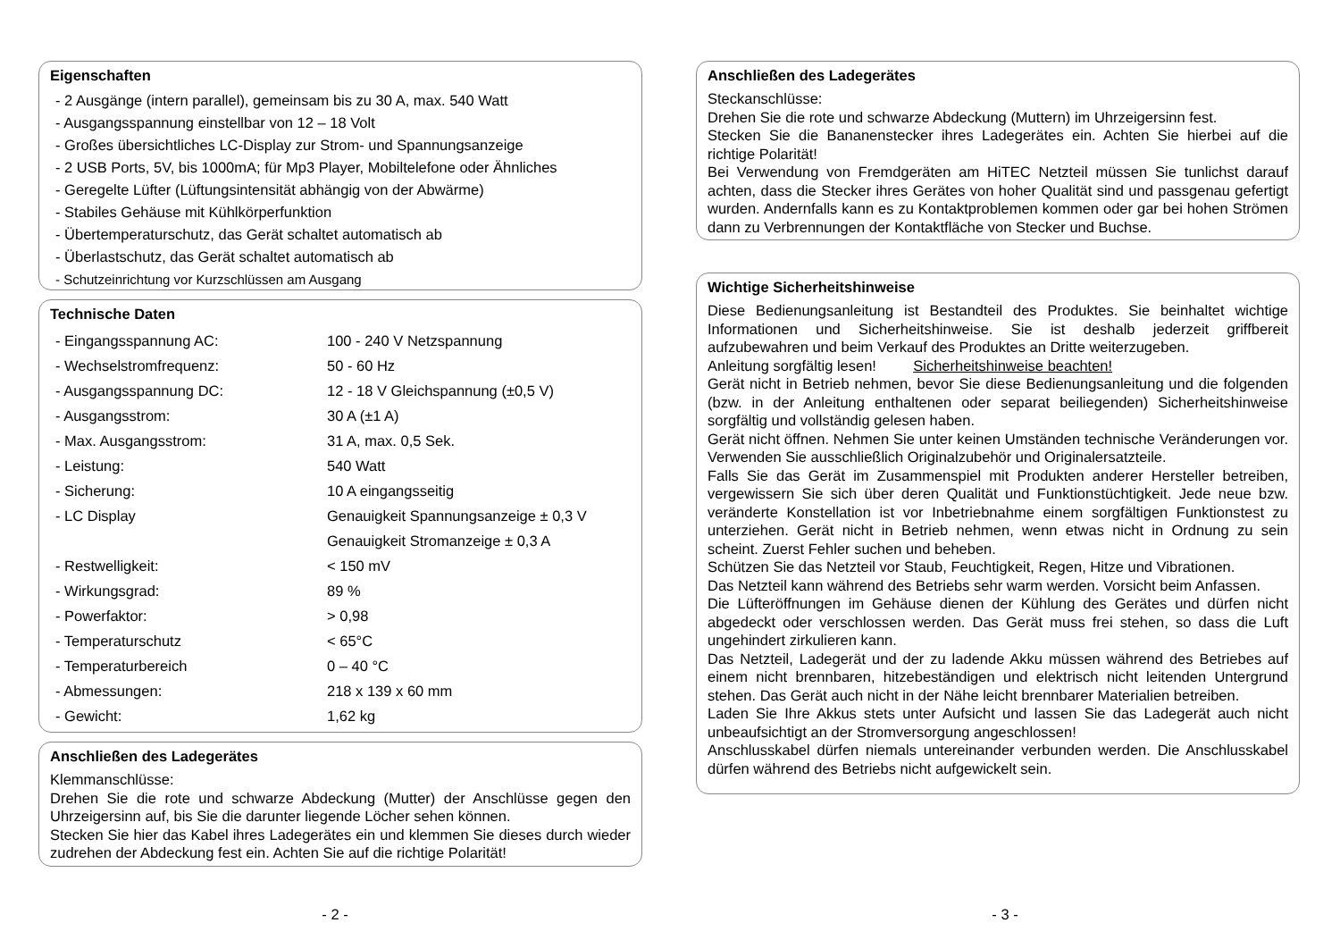Eigenschaften
- 2 Ausgänge (intern parallel), gemeinsam bis zu 30 A, max. 540 Watt
- Ausgangsspannung einstellbar von 12 – 18 Volt
- Großes übersichtliches LC-Display zur Strom- und Spannungsanzeige
- 2 USB Ports, 5V, bis 1000mA; für Mp3 Player, Mobiltelefone oder Ähnliches
- Geregelte Lüfter (Lüftungsintensität abhängig von der Abwärme)
- Stabiles Gehäuse mit Kühlkörperfunktion
- Übertemperaturschutz, das Gerät schaltet automatisch ab
- Überlastschutz, das Gerät schaltet automatisch ab
- Schutzeinrichtung vor Kurzschlüssen am Ausgang
Technische Daten
| - Eingangsspannung AC: | 100 - 240 V Netzspannung |
| - Wechselstromfrequenz: | 50 - 60 Hz |
| - Ausgangsspannung DC: | 12 - 18 V Gleichspannung (±0,5 V) |
| - Ausgangsstrom: | 30 A (±1 A) |
| - Max. Ausgangsstrom: | 31 A, max. 0,5 Sek. |
| - Leistung: | 540 Watt |
| - Sicherung: | 10 A eingangsseitig |
| - LC Display | Genauigkeit Spannungsanzeige ± 0,3 V |
| | Genauigkeit Stromanzeige ± 0,3 A |
| - Restwelligkeit: | < 150 mV |
| - Wirkungsgrad: | 89 % |
| - Powerfaktor: | > 0,98 |
| - Temperaturschutz | < 65°C |
| - Temperaturbereich | 0 – 40 °C |
| - Abmessungen: | 218 x 139 x 60 mm |
| - Gewicht: | 1,62 kg |
Anschließen des Ladegerätes
Klemmanschlüsse:
Drehen Sie die rote und schwarze Abdeckung (Mutter) der Anschlüsse gegen den Uhrzeigersinn auf, bis Sie die darunter liegende Löcher sehen können.
Stecken Sie hier das Kabel ihres Ladegerätes ein und klemmen Sie dieses durch wieder zudrehen der Abdeckung fest ein. Achten Sie auf die richtige Polarität!
Anschließen des Ladegerätes
Steckanschlüsse:
Drehen Sie die rote und schwarze Abdeckung (Muttern) im Uhrzeigersinn fest.
Stecken Sie die Bananenstecker ihres Ladegerätes ein. Achten Sie hierbei auf die richtige Polarität!
Bei Verwendung von Fremdgeräten am HiTEC Netzteil müssen Sie tunlichst darauf achten, dass die Stecker ihres Gerätes von hoher Qualität sind und passgenau gefertigt wurden. Andernfalls kann es zu Kontaktproblemen kommen oder gar bei hohen Strömen dann zu Verbrennungen der Kontaktfläche von Stecker und Buchse.
Wichtige Sicherheitshinweise
Diese Bedienungsanleitung ist Bestandteil des Produktes. Sie beinhaltet wichtige Informationen und Sicherheitshinweise. Sie ist deshalb jederzeit griffbereit aufzubewahren und beim Verkauf des Produktes an Dritte weiterzugeben.
Anleitung sorgfältig lesen! Sicherheitshinweise beachten!
Gerät nicht in Betrieb nehmen, bevor Sie diese Bedienungsanleitung und die folgenden (bzw. in der Anleitung enthaltenen oder separat beiliegenden) Sicherheitshinweise sorgfältig und vollständig gelesen haben.
Gerät nicht öffnen. Nehmen Sie unter keinen Umständen technische Veränderungen vor. Verwenden Sie ausschließlich Originalzubehör und Originalersatzteile.
Falls Sie das Gerät im Zusammenspiel mit Produkten anderer Hersteller betreiben, vergewissern Sie sich über deren Qualität und Funktionstüchtigkeit. Jede neue bzw. veränderte Konstellation ist vor Inbetriebnahme einem sorgfältigen Funktionstest zu unterziehen. Gerät nicht in Betrieb nehmen, wenn etwas nicht in Ordnung zu sein scheint. Zuerst Fehler suchen und beheben.
Schützen Sie das Netzteil vor Staub, Feuchtigkeit, Regen, Hitze und Vibrationen.
Das Netzteil kann während des Betriebs sehr warm werden. Vorsicht beim Anfassen.
Die Lüfteröffnungen im Gehäuse dienen der Kühlung des Gerätes und dürfen nicht abgedeckt oder verschlossen werden. Das Gerät muss frei stehen, so dass die Luft ungehindert zirkulieren kann.
Das Netzteil, Ladegerät und der zu ladende Akku müssen während des Betriebes auf einem nicht brennbaren, hitzebeständigen und elektrisch nicht leitenden Untergrund stehen. Das Gerät auch nicht in der Nähe leicht brennbarer Materialien betreiben.
Laden Sie Ihre Akkus stets unter Aufsicht und lassen Sie das Ladegerät auch nicht unbeaufsichtigt an der Stromversorgung angeschlossen!
Anschlusskabel dürfen niemals untereinander verbunden werden. Die Anschlusskabel dürfen während des Betriebs nicht aufgewickelt sein.
- 2 - - 3 -